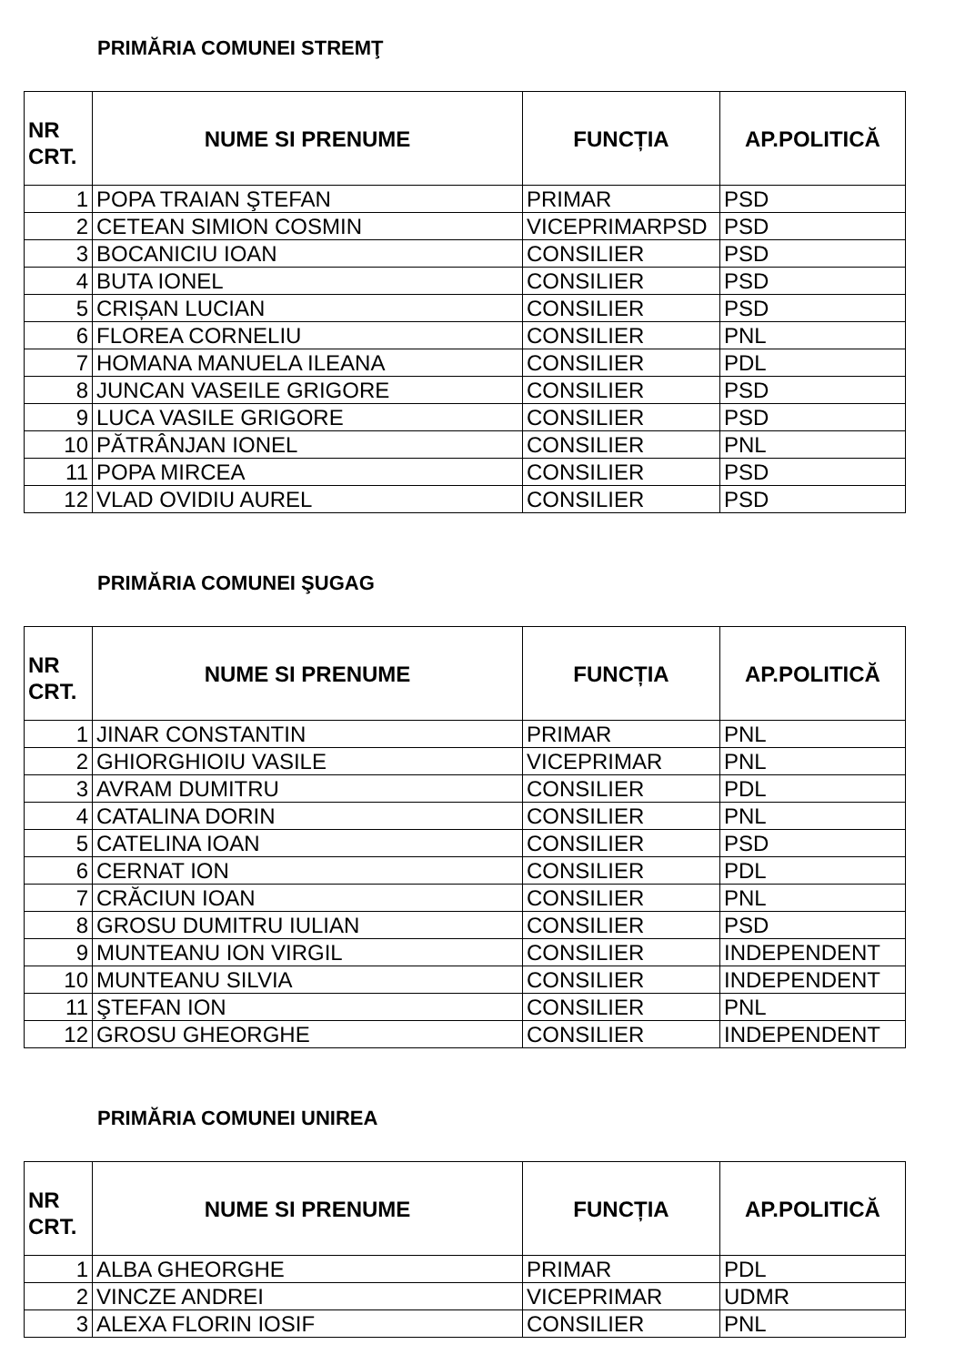PRIMĂRIA COMUNEI STREMŢ
| NR CRT. | NUME SI PRENUME | FUNCȚIA | AP.POLITICĂ |
| --- | --- | --- | --- |
| 1 | POPA TRAIAN ŞTEFAN | PRIMAR | PSD |
| 2 | CETEAN SIMION COSMIN | VICEPRIMARPSD | PSD |
| 3 | BOCANICIU IOAN | CONSILIER | PSD |
| 4 | BUTA IONEL | CONSILIER | PSD |
| 5 | CRIȘAN LUCIAN | CONSILIER | PSD |
| 6 | FLOREA CORNELIU | CONSILIER | PNL |
| 7 | HOMANA MANUELA ILEANA | CONSILIER | PDL |
| 8 | JUNCAN VASEILE GRIGORE | CONSILIER | PSD |
| 9 | LUCA VASILE GRIGORE | CONSILIER | PSD |
| 10 | PĂTRÂNJAN IONEL | CONSILIER | PNL |
| 11 | POPA MIRCEA | CONSILIER | PSD |
| 12 | VLAD OVIDIU AUREL | CONSILIER | PSD |
PRIMĂRIA COMUNEI ŞUGAG
| NR CRT. | NUME SI PRENUME | FUNCȚIA | AP.POLITICĂ |
| --- | --- | --- | --- |
| 1 | JINAR CONSTANTIN | PRIMAR | PNL |
| 2 | GHIORGHIOIU VASILE | VICEPRIMAR | PNL |
| 3 | AVRAM DUMITRU | CONSILIER | PDL |
| 4 | CATALINA DORIN | CONSILIER | PNL |
| 5 | CATELINA IOAN | CONSILIER | PSD |
| 6 | CERNAT ION | CONSILIER | PDL |
| 7 | CRĂCIUN IOAN | CONSILIER | PNL |
| 8 | GROSU DUMITRU IULIAN | CONSILIER | PSD |
| 9 | MUNTEANU ION VIRGIL | CONSILIER | INDEPENDENT |
| 10 | MUNTEANU SILVIA | CONSILIER | INDEPENDENT |
| 11 | ŞTEFAN ION | CONSILIER | PNL |
| 12 | GROSU GHEORGHE | CONSILIER | INDEPENDENT |
PRIMĂRIA COMUNEI UNIREA
| NR CRT. | NUME SI PRENUME | FUNCȚIA | AP.POLITICĂ |
| --- | --- | --- | --- |
| 1 | ALBA GHEORGHE | PRIMAR | PDL |
| 2 | VINCZE ANDREI | VICEPRIMAR | UDMR |
| 3 | ALEXA FLORIN IOSIF | CONSILIER | PNL |